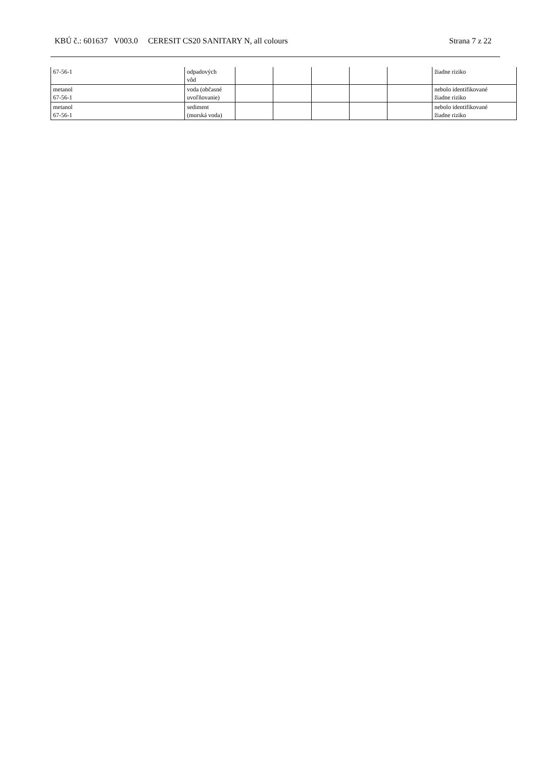KBÚ č.: 601637 V003.0 CERESIT CS20 SANITARY N, all colours Strana 7 z 22
| 67-56-1 | odpadových vôd | | | | | | žiadne riziko |
| metanol 67-56-1 | voda (občasné uvoľňovanie) | | | | | | nebolo identifikované žiadne riziko |
| metanol 67-56-1 | sediment (morská voda) | | | | | | nebolo identifikované žiadne riziko |